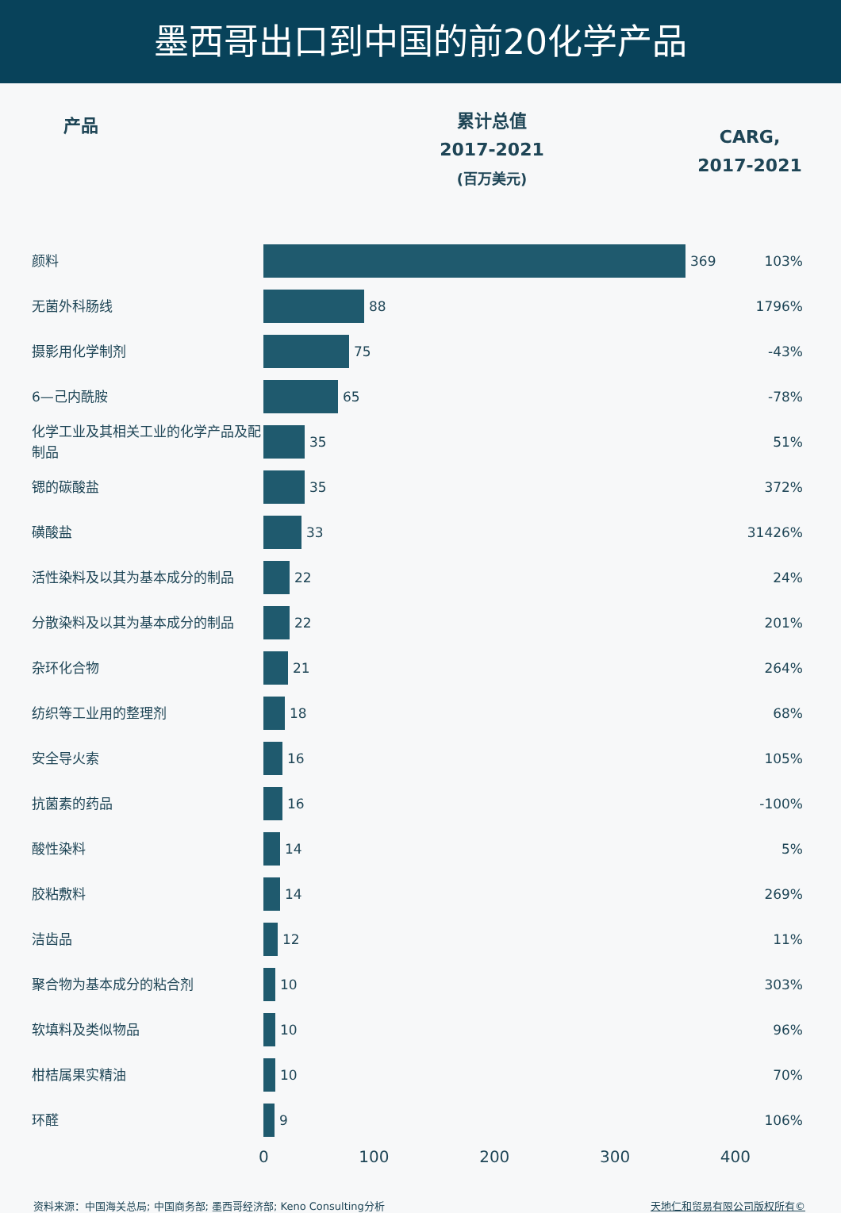墨西哥出口到中国的前20化学产品
产品
累计总值
2017-2021
(百万美元)
CARG,
2017-2021
| 颜料 | 369 | 103% |
| 无菌外科肠线 | 88 | 1796% |
| 摄影用化学制剂 | 75 | -43% |
| 6—己内酰胺 | 65 | -78% |
| 化学工业及其相关工业的化学产品及配制品 | 35 | 51% |
| 锶的碳酸盐 | 35 | 372% |
| 磺酸盐 | 33 | 31426% |
| 活性染料及以其为基本成分的制品 | 22 | 24% |
| 分散染料及以其为基本成分的制品 | 22 | 201% |
| 杂环化合物 | 21 | 264% |
| 纺织等工业用的整理剂 | 18 | 68% |
| 安全导火索 | 16 | 105% |
| 抗菌素的药品 | 16 | -100% |
| 酸性染料 | 14 | 5% |
| 胶粘敷料 | 14 | 269% |
| 洁齿品 | 12 | 11% |
| 聚合物为基本成分的粘合剂 | 10 | 303% |
| 软填料及类似物品 | 10 | 96% |
| 柑桔属果实精油 | 10 | 70% |
| 环醛 | 9 | 106% |
0 100 200 300 400
资料来源：中国海关总局; 中国商务部; 墨西哥经济部; Keno Consulting分析 天地仁和贸易有限公司版权所有©